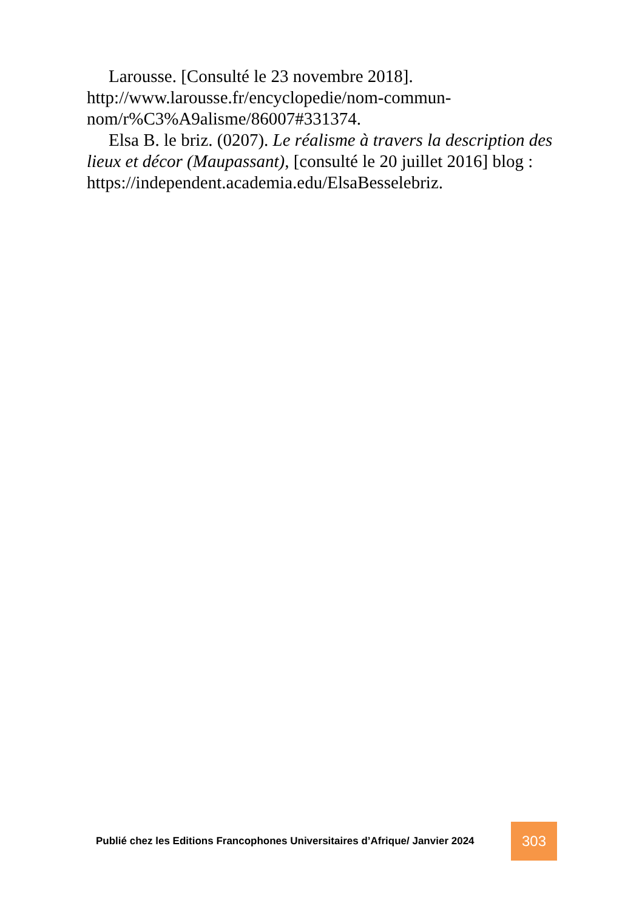Larousse. [Consulté le 23 novembre 2018]. http://www.larousse.fr/encyclopedie/nom-commun-nom/r%C3%A9alisme/86007#331374.
Elsa B. le briz. (0207). Le réalisme à travers la description des lieux et décor (Maupassant), [consulté le 20 juillet 2016] blog : https://independent.academia.edu/ElsaBesselebriz.
Publié chez les Editions Francophones Universitaires d’Afrique/ Janvier 2024
303